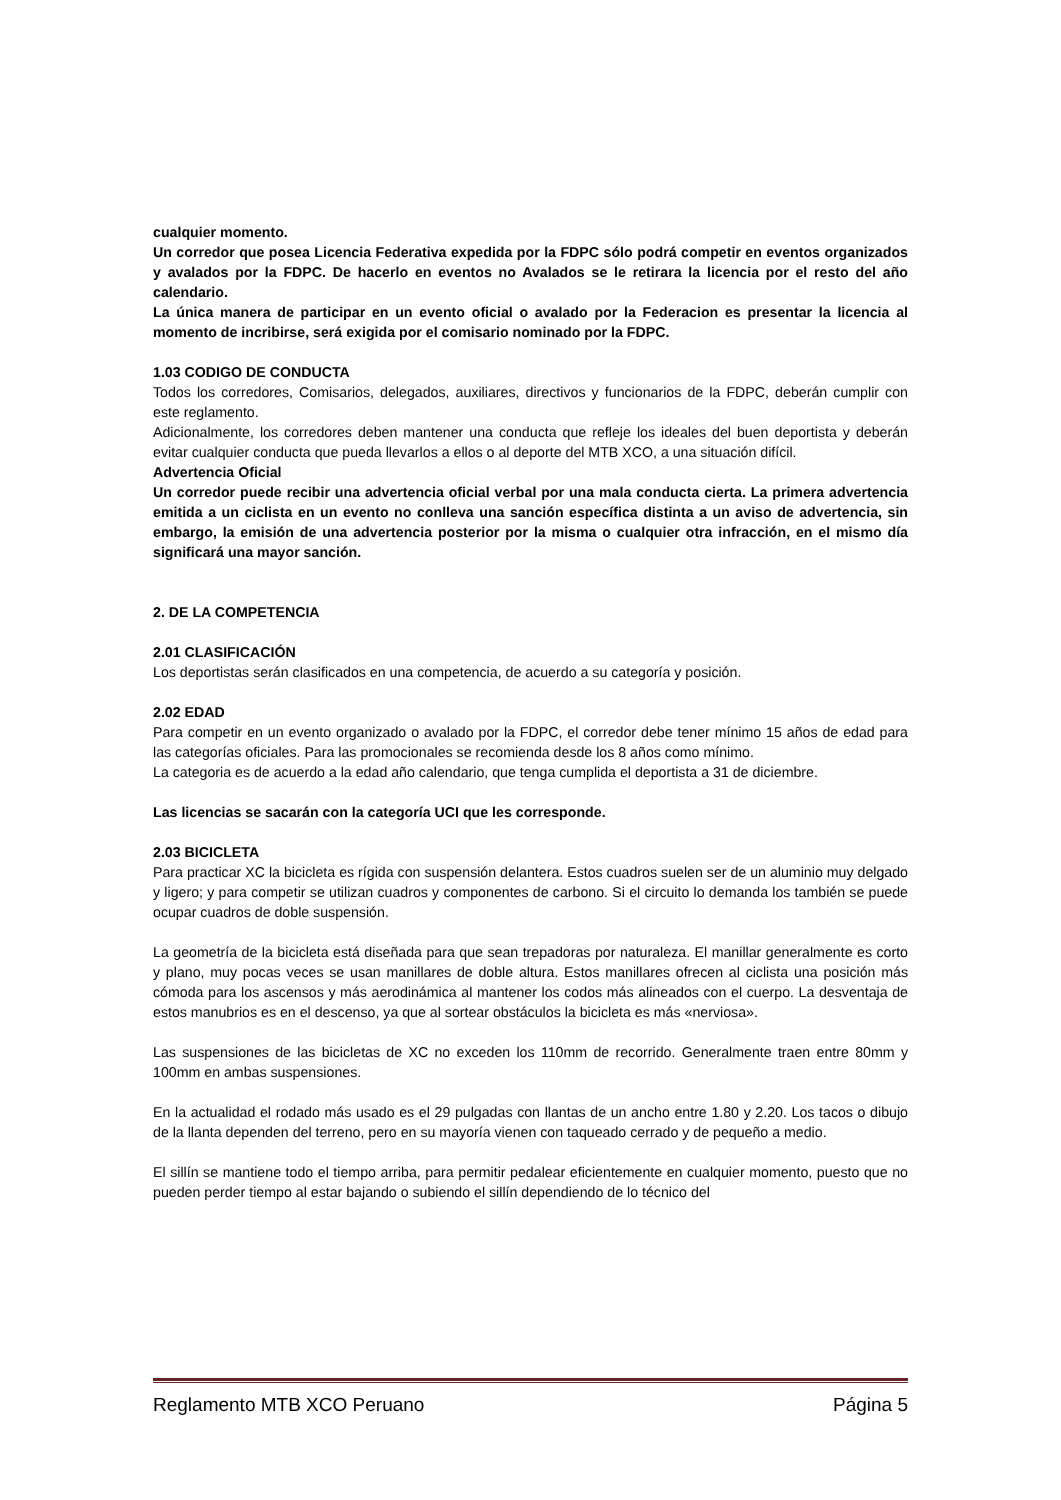cualquier momento.
Un corredor que posea Licencia Federativa expedida por la FDPC sólo podrá competir en eventos organizados y avalados por la FDPC. De hacerlo en eventos no Avalados se le retirara la licencia por el resto del año calendario.
La única manera de participar en un evento oficial o avalado por la Federacion es presentar la licencia al momento de incribirse, será exigida por el comisario nominado por la FDPC.
1.03 CODIGO DE CONDUCTA
Todos los corredores, Comisarios, delegados, auxiliares, directivos y funcionarios de la FDPC, deberán cumplir con este reglamento.
Adicionalmente, los corredores deben mantener una conducta que refleje los ideales del buen deportista y deberán evitar cualquier conducta que pueda llevarlos a ellos o al deporte del MTB XCO, a una situación difícil.
Advertencia Oficial
Un corredor puede recibir una advertencia oficial verbal por una mala conducta cierta. La primera advertencia emitida a un ciclista en un evento no conlleva una sanción específica distinta a un aviso de advertencia, sin embargo, la emisión de una advertencia posterior por la misma o cualquier otra infracción, en el mismo día significará una mayor sanción.
2. DE LA COMPETENCIA
2.01 CLASIFICACIÓN
Los deportistas serán clasificados en una competencia, de acuerdo a su categoría y posición.
2.02 EDAD
Para competir en un evento organizado o avalado por la FDPC, el corredor debe tener mínimo 15 años de edad para las categorías oficiales. Para las promocionales se recomienda desde los 8 años como mínimo.
La categoria es de acuerdo a la edad año calendario, que tenga cumplida el deportista a 31 de diciembre.
Las licencias se sacarán con la categoría UCI que les corresponde.
2.03 BICICLETA
Para practicar XC la bicicleta es rígida con suspensión delantera. Estos cuadros suelen ser de un aluminio muy delgado y ligero; y para competir se utilizan cuadros y componentes de carbono. Si el circuito lo demanda los también se puede ocupar cuadros de doble suspensión.
La geometría de la bicicleta está diseñada para que sean trepadoras por naturaleza. El manillar generalmente es corto y plano, muy pocas veces se usan manillares de doble altura. Estos manillares ofrecen al ciclista una posición más cómoda para los ascensos y más aerodinámica al mantener los codos más alineados con el cuerpo. La desventaja de estos manubrios es en el descenso, ya que al sortear obstáculos la bicicleta es más «nerviosa».
Las suspensiones de las bicicletas de XC no exceden los 110mm de recorrido. Generalmente traen entre 80mm y 100mm en ambas suspensiones.
En la actualidad el rodado más usado es el 29 pulgadas con llantas de un ancho entre 1.80 y 2.20. Los tacos o dibujo de la llanta dependen del terreno, pero en su mayoría vienen con taqueado cerrado y de pequeño a medio.
El sillín se mantiene todo el tiempo arriba, para permitir pedalear eficientemente en cualquier momento, puesto que no pueden perder tiempo al estar bajando o subiendo el sillín dependiendo de lo técnico del
Reglamento MTB XCO Peruano Página 5